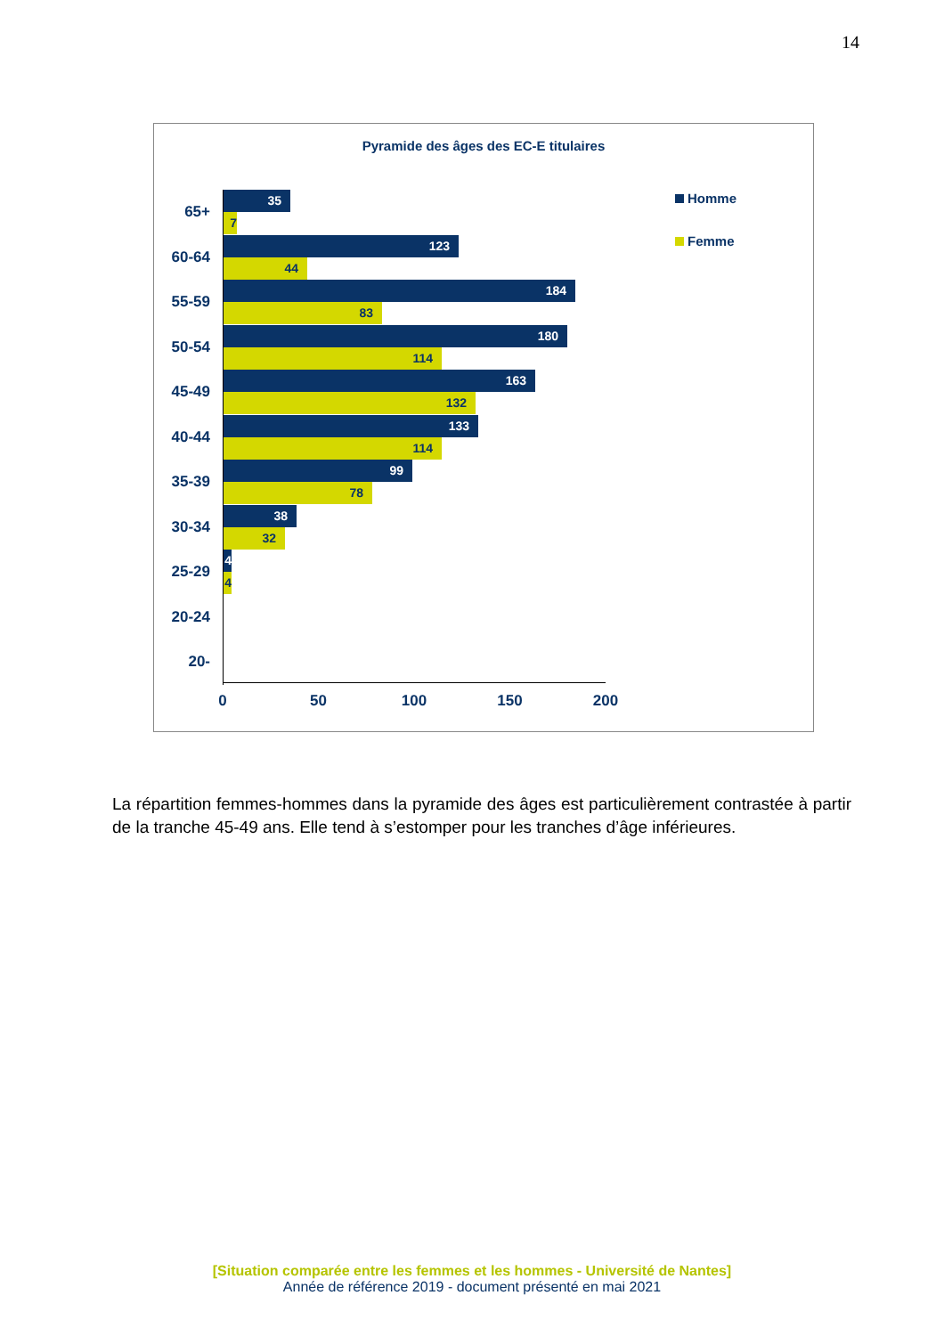14
Pyramide des âges des EC-E titulaires
Homme
Femme
65+
35
7
60-64
123
44
55-59
184
83
50-54
180
114
45-49
163
132
40-44
133
114
35-39
99
78
30-34
38
32
25-29
4
4
20-24
20-
0 50 100 150 200
La répartition femmes-hommes dans la pyramide des âges est particulièrement contrastée à partir de la tranche 45-49 ans. Elle tend à s’estomper pour les tranches d’âge inférieures.
[Situation comparée entre les femmes et les hommes - Université de Nantes]
Année de référence 2019 - document présenté en mai 2021